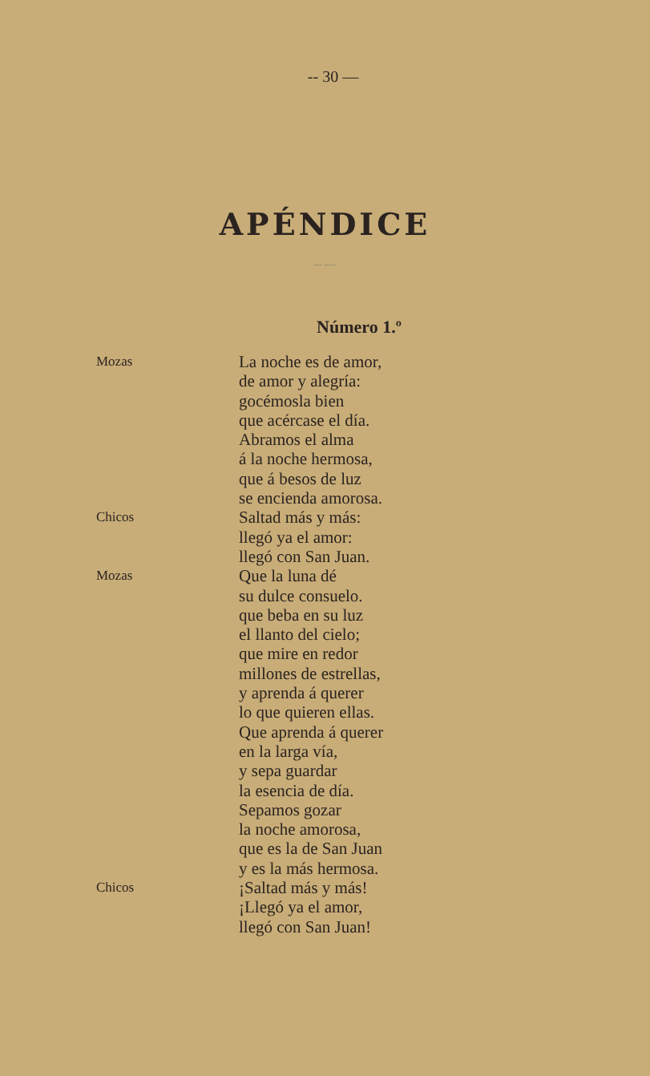-- 30 —
APÉNDICE
.... ......
Número 1.º
Mozas
La noche es de amor,
de amor y alegría:
gocémosla bien
que acércase el día.
Abramos el alma
á la noche hermosa,
que á besos de luz
se encienda amorosa.
Chicos
Saltad más y más:
llegó ya el amor:
llegó con San Juan.
Mozas
Que la luna dé
su dulce consuelo.
que beba en su luz
el llanto del cielo;
que mire en redor
millones de estrellas,
y aprenda á querer
lo que quieren ellas.
Que aprenda á querer
en la larga vía,
y sepa guardar
la esencia de día.
Sepamos gozar
la noche amorosa,
que es la de San Juan
y es la más hermosa.
Chicos
¡Saltad más y más!
¡Llegó ya el amor,
llegó con San Juan!